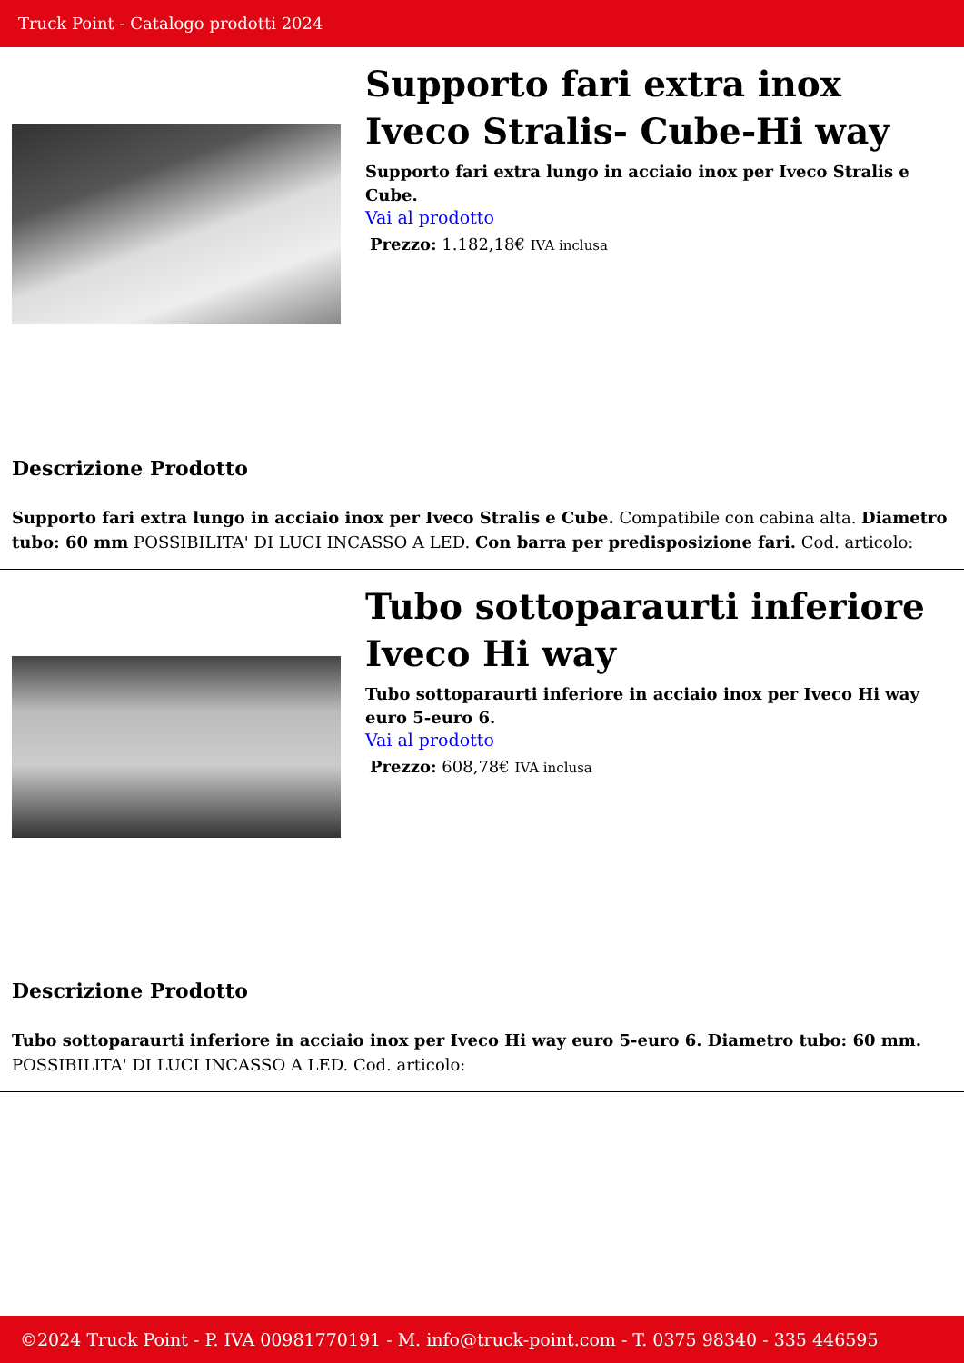Truck Point - Catalogo prodotti 2024
Supporto fari extra inox Iveco Stralis- Cube-Hi way
Supporto fari extra lungo in acciaio inox per Iveco Stralis e Cube.
Vai al prodotto
Prezzo: 1.182,18€ IVA inclusa
Descrizione Prodotto
Supporto fari extra lungo in acciaio inox per Iveco Stralis e Cube. Compatibile con cabina alta. Diametro tubo: 60 mm POSSIBILITA' DI LUCI INCASSO A LED. Con barra per predisposizione fari. Cod. articolo:
Tubo sottoparaurti inferiore Iveco Hi way
Tubo sottoparaurti inferiore in acciaio inox per Iveco Hi way euro 5-euro 6.
Vai al prodotto
Prezzo: 608,78€ IVA inclusa
Descrizione Prodotto
Tubo sottoparaurti inferiore in acciaio inox per Iveco Hi way euro 5-euro 6. Diametro tubo: 60 mm. POSSIBILITA' DI LUCI INCASSO A LED. Cod. articolo:
©2024 Truck Point - P. IVA 00981770191 - M. info@truck-point.com - T. 0375 98340 - 335 446595